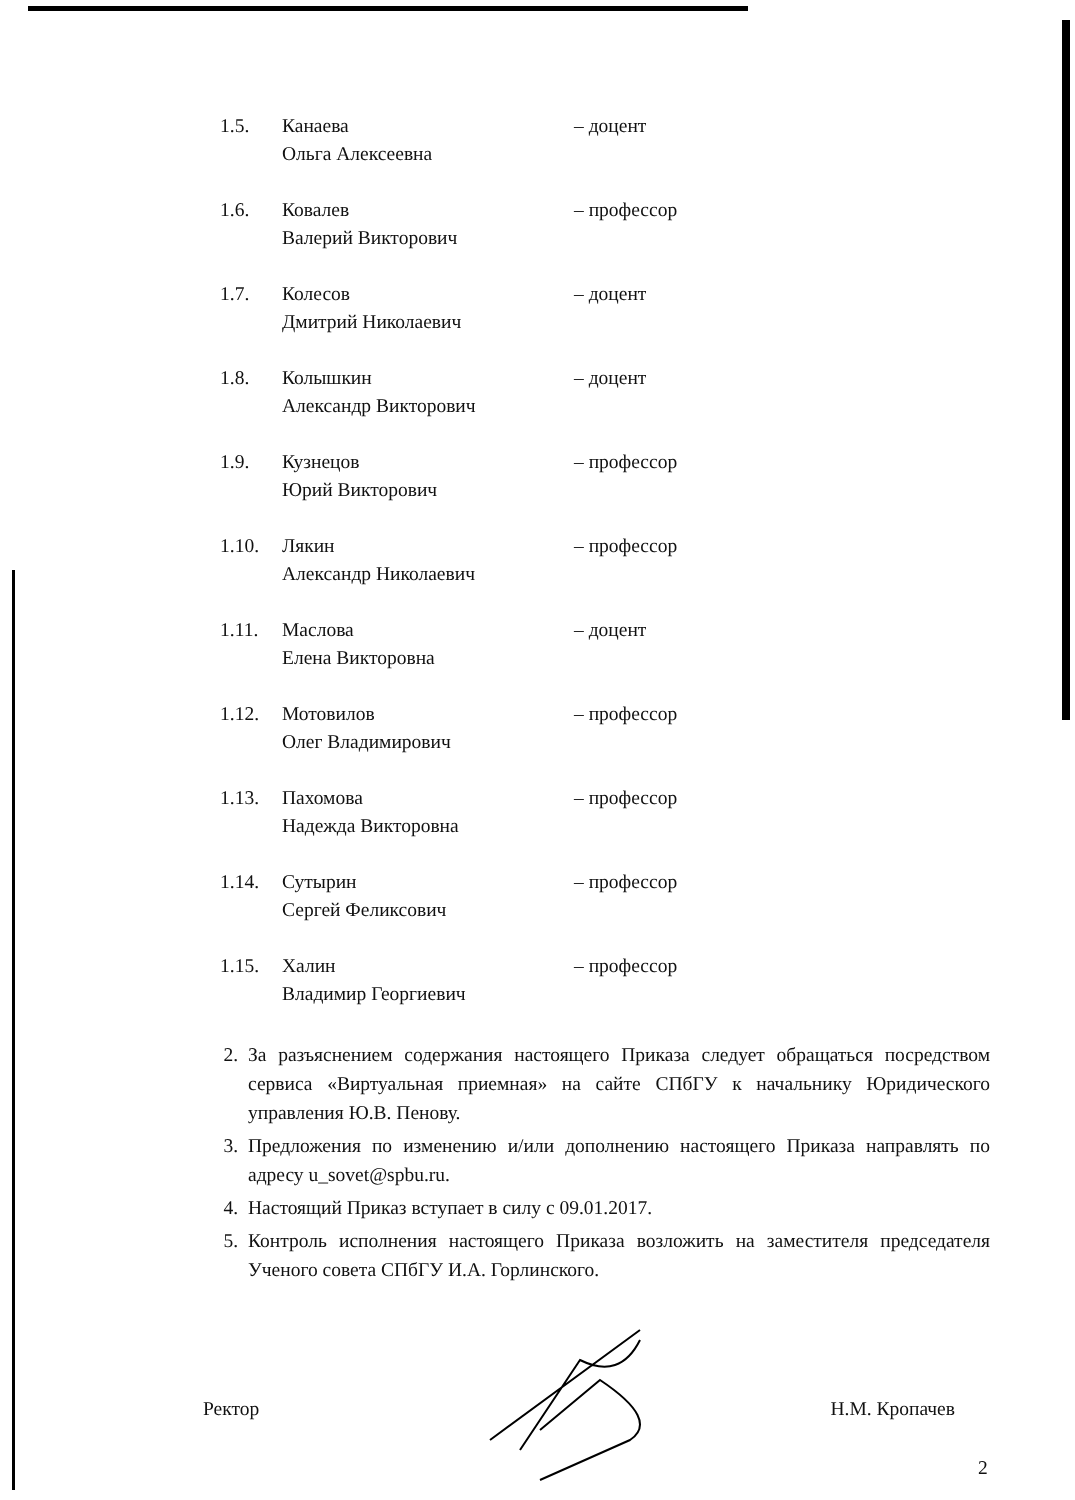1.5. Канаева
Ольга Алексеевна
– доцент
1.6. Ковалев
Валерий Викторович
– профессор
1.7. Колесов
Дмитрий Николаевич
– доцент
1.8. Колышкин
Александр Викторович
– доцент
1.9. Кузнецов
Юрий Викторович
– профессор
1.10. Лякин
Александр Николаевич
– профессор
1.11. Маслова
Елена Викторовна
– доцент
1.12. Мотовилов
Олег Владимирович
– профессор
1.13. Пахомова
Надежда Викторовна
– профессор
1.14. Сутырин
Сергей Феликсович
– профессор
1.15. Халин
Владимир Георгиевич
– профессор
2. За разъяснением содержания настоящего Приказа следует обращаться посредством сервиса «Виртуальная приемная» на сайте СПбГУ к начальнику Юридического управления Ю.В. Пенову.
3. Предложения по изменению и/или дополнению настоящего Приказа направлять по адресу u_sovet@spbu.ru.
4. Настоящий Приказ вступает в силу с 09.01.2017.
5. Контроль исполнения настоящего Приказа возложить на заместителя председателя Ученого совета СПбГУ И.А. Горлинского.
Ректор Н.М. Кропачев
2